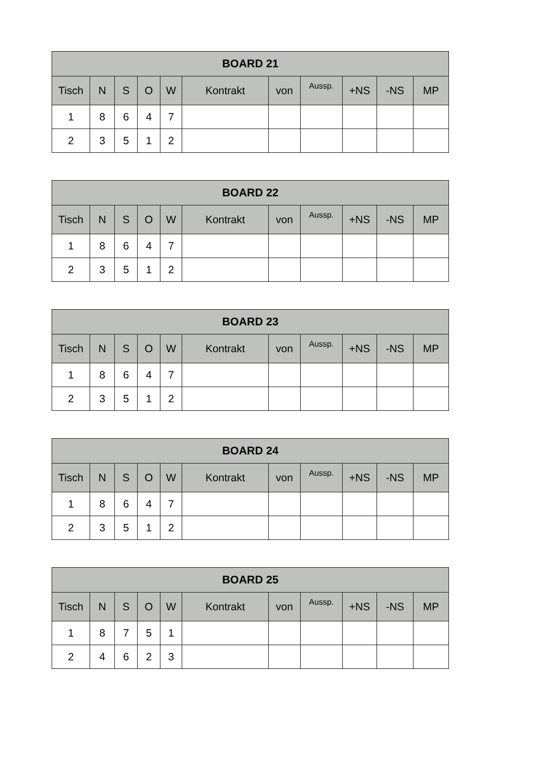| BOARD 21 | | | | | | | | | | |
| --- | --- | --- | --- | --- | --- | --- | --- | --- | --- | --- |
| Tisch | N | S | O | W | Kontrakt | von | Aussp. | +NS | -NS | MP |
| 1 | 8 | 6 | 4 | 7 | | | | | | |
| 2 | 3 | 5 | 1 | 2 | | | | | | |
| BOARD 22 | | | | | | | | | | |
| --- | --- | --- | --- | --- | --- | --- | --- | --- | --- | --- |
| Tisch | N | S | O | W | Kontrakt | von | Aussp. | +NS | -NS | MP |
| 1 | 8 | 6 | 4 | 7 | | | | | | |
| 2 | 3 | 5 | 1 | 2 | | | | | | |
| BOARD 23 | | | | | | | | | | |
| --- | --- | --- | --- | --- | --- | --- | --- | --- | --- | --- |
| Tisch | N | S | O | W | Kontrakt | von | Aussp. | +NS | -NS | MP |
| 1 | 8 | 6 | 4 | 7 | | | | | | |
| 2 | 3 | 5 | 1 | 2 | | | | | | |
| BOARD 24 | | | | | | | | | | |
| --- | --- | --- | --- | --- | --- | --- | --- | --- | --- | --- |
| Tisch | N | S | O | W | Kontrakt | von | Aussp. | +NS | -NS | MP |
| 1 | 8 | 6 | 4 | 7 | | | | | | |
| 2 | 3 | 5 | 1 | 2 | | | | | | |
| BOARD 25 | | | | | | | | | | |
| --- | --- | --- | --- | --- | --- | --- | --- | --- | --- | --- |
| Tisch | N | S | O | W | Kontrakt | von | Aussp. | +NS | -NS | MP |
| 1 | 8 | 7 | 5 | 1 | | | | | | |
| 2 | 4 | 6 | 2 | 3 | | | | | | |